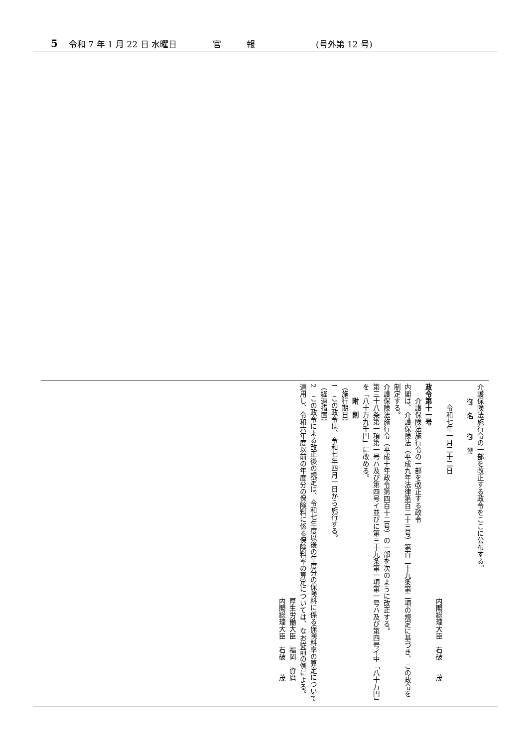5 令和 7 年 1 月 22 日 水曜日 官　　　報 (号外第 12 号)
介護保険法施行令の一部を改正する政令をここに公布する。
御　名　　御　璽
　　　令和七年一月二十二日
内閣総理大臣　石破　　茂
政令第十一号
　　介護保険法施行令の一部を改正する政令
内閣は、介護保険法（平成九年法律第百二十三号）第百二十九条第二項の規定に基づき、この政令を制定する。
介護保険法施行令（平成十年政令第四百十二号）の一部を次のように改正する。
第三十八条第一項第一号ハ及び第四号イ並びに第三十九条第一項第一号ハ及び第四号イ中「八十万円」を「八十万九千円」に改める。
　　附　則
（施行期日）
1　この政令は、令和七年四月一日から施行する。
（経過措置）
2　この政令による改正後の規定は、令和七年度以後の年度分の保険料に係る保険料率の算定について適用し、令和六年度以前の年度分の保険料に係る保険料率の算定については、なお従前の例による。
厚生労働大臣　福岡　資麿
内閣総理大臣　石破　　茂